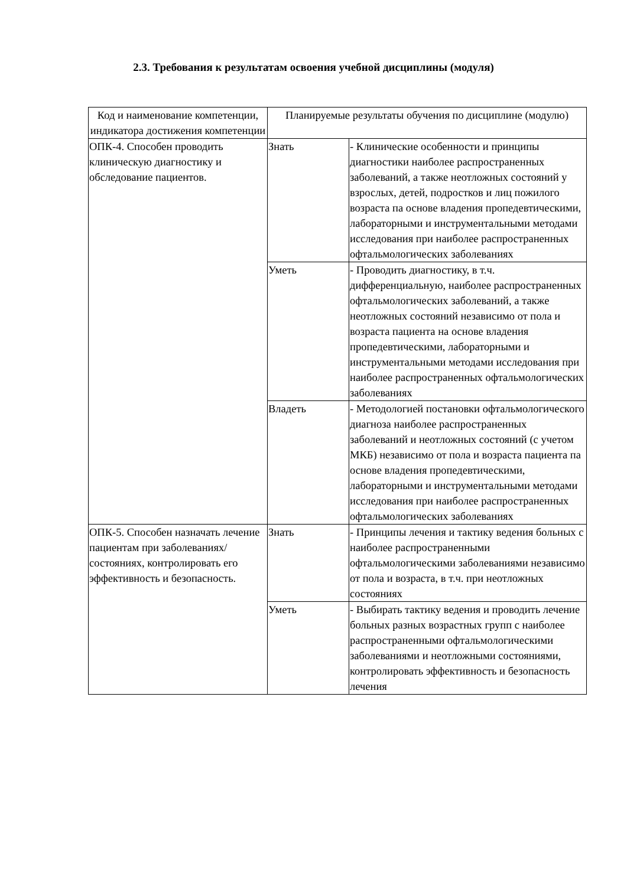2.3. Требования к результатам освоения учебной дисциплины (модуля)
| Код и наименование компетенции, индикатора достижения компетенции | Планируемые результаты обучения по дисциплине (модулю) | |
| --- | --- | --- |
| ОПК-4. Способен проводить клиническую диагностику и обследование пациентов. | Знать | - Клинические особенности и принципы диагностики наиболее распространенных заболеваний, а также неотложных состояний у взрослых, детей, подростков и лиц пожилого возраста па основе владения пропедевтическими, лабораторными и инструментальными методами исследования при наиболее распространенных офтальмологических заболеваниях |
| | Уметь | - Проводить диагностику, в т.ч. дифференциальную, наиболее распространенных офтальмологических заболеваний, а также неотложных состояний независимо от пола и возраста пациента на основе владения пропедевтическими, лабораторными и инструментальными методами исследования при наиболее распространенных офтальмологических заболеваниях |
| | Владеть | - Методологией постановки офтальмологического диагноза наиболее распространенных заболеваний и неотложных состояний (с учетом МКБ) независимо от пола и возраста пациента па основе владения пропедевтическими, лабораторными и инструментальными методами исследования при наиболее распространенных офтальмологических заболеваниях |
| ОПК-5. Способен назначать лечение пациентам при заболеваниях/состояниях, контролировать его эффективность и безопасность. | Знать | - Принципы лечения и тактику ведения больных с наиболее распространенными офтальмологическими заболеваниями независимо от пола и возраста, в т.ч. при неотложных состояниях |
| | Уметь | - Выбирать тактику ведения и проводить лечение больных разных возрастных групп с наиболее распространенными офтальмологическими заболеваниями и неотложными состояниями, контролировать эффективность и безопасность лечения |